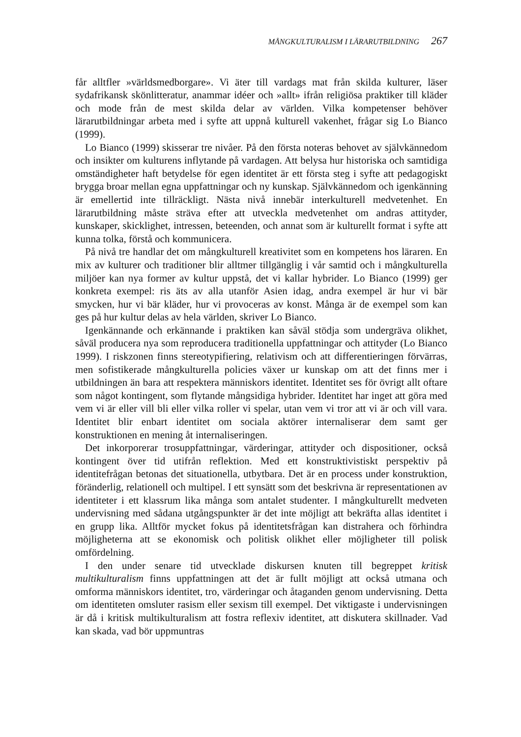MÅNGKULTURALISM I LÄRARUTBILDNING 267
får alltfler »världsmedborgare». Vi äter till vardags mat från skilda kulturer, läser sydafrikansk skönlitteratur, anammar idéer och »allt» ifrån religiösa praktiker till kläder och mode från de mest skilda delar av världen. Vilka kompetenser behöver lärarutbildningar arbeta med i syfte att uppnå kulturell vakenhet, frågar sig Lo Bianco (1999).
Lo Bianco (1999) skisserar tre nivåer. På den första noteras behovet av självkännedom och insikter om kulturens inflytande på vardagen. Att belysa hur historiska och samtidiga omständigheter haft betydelse för egen identitet är ett första steg i syfte att pedagogiskt brygga broar mellan egna uppfatt­ningar och ny kunskap. Självkännedom och igenkänning är emellertid inte tillräckligt. Nästa nivå innebär interkulturell medvetenhet. En lärarutbildning måste sträva efter att utveckla medvetenhet om andras attityder, kunskaper, skicklighet, intressen, beteenden, och annat som är kulturellt format i syfte att kunna tolka, förstå och kommunicera.
På nivå tre handlar det om mångkulturell kreativitet som en kompetens hos läraren. En mix av kulturer och traditioner blir alltmer tillgänglig i vår samtid och i mångkulturella miljöer kan nya former av kultur uppstå, det vi kallar hybrider. Lo Bianco (1999) ger konkreta exempel: ris äts av alla utanför Asien idag, andra exempel är hur vi bär smycken, hur vi bär kläder, hur vi provoceras av konst. Många är de exempel som kan ges på hur kultur delas av hela världen, skriver Lo Bianco.
Igenkännande och erkännande i praktiken kan såväl stödja som under­gräva olikhet, såväl producera nya som reproducera traditionella uppfatt­ningar och attityder (Lo Bianco 1999). I riskzonen finns stereotypifiering, relativism och att differentieringen förvärras, men sofistikerade mångkultu­rella policies växer ur kunskap om att det finns mer i utbildningen än bara att respektera människors identitet. Identitet ses för övrigt allt oftare som något kontingent, som flytande mångsidiga hybrider. Identitet har inget att göra med vem vi är eller vill bli eller vilka roller vi spelar, utan vem vi tror att vi är och vill vara. Identitet blir enbart identitet om sociala aktörer internaliserar dem samt ger konstruktionen en mening åt internaliseringen.
Det inkorporerar trosuppfattningar, värderingar, attityder och dispositio­ner, också kontingent över tid utifrån reflektion. Med ett konstruktivistiskt perspektiv på identitefrågan betonas det situationella, utbytbara. Det är en process under konstruktion, föränderlig, relationell och multipel. I ett synsätt som det beskrivna är representationen av identiteter i ett klassrum lika många som antalet studenter. I mångkulturellt medveten undervisning med sådana utgångspunkter är det inte möjligt att bekräfta allas identitet i en grupp lika. Alltför mycket fokus på identitetsfrågan kan distrahera och förhindra möjlig­heterna att se ekonomisk och politisk olikhet eller möjligheter till polisk omfördelning.
I den under senare tid utvecklade diskursen knuten till begreppet kritisk multikulturalism finns uppfattningen att det är fullt möjligt att också utmana och omforma människors identitet, tro, värderingar och åtaganden genom undervisning. Detta om identiteten omsluter rasism eller sexism till exempel. Det viktigaste i undervisningen är då i kritisk multikulturalism att fostra reflexiv identitet, att diskutera skillnader. Vad kan skada, vad bör uppmuntras